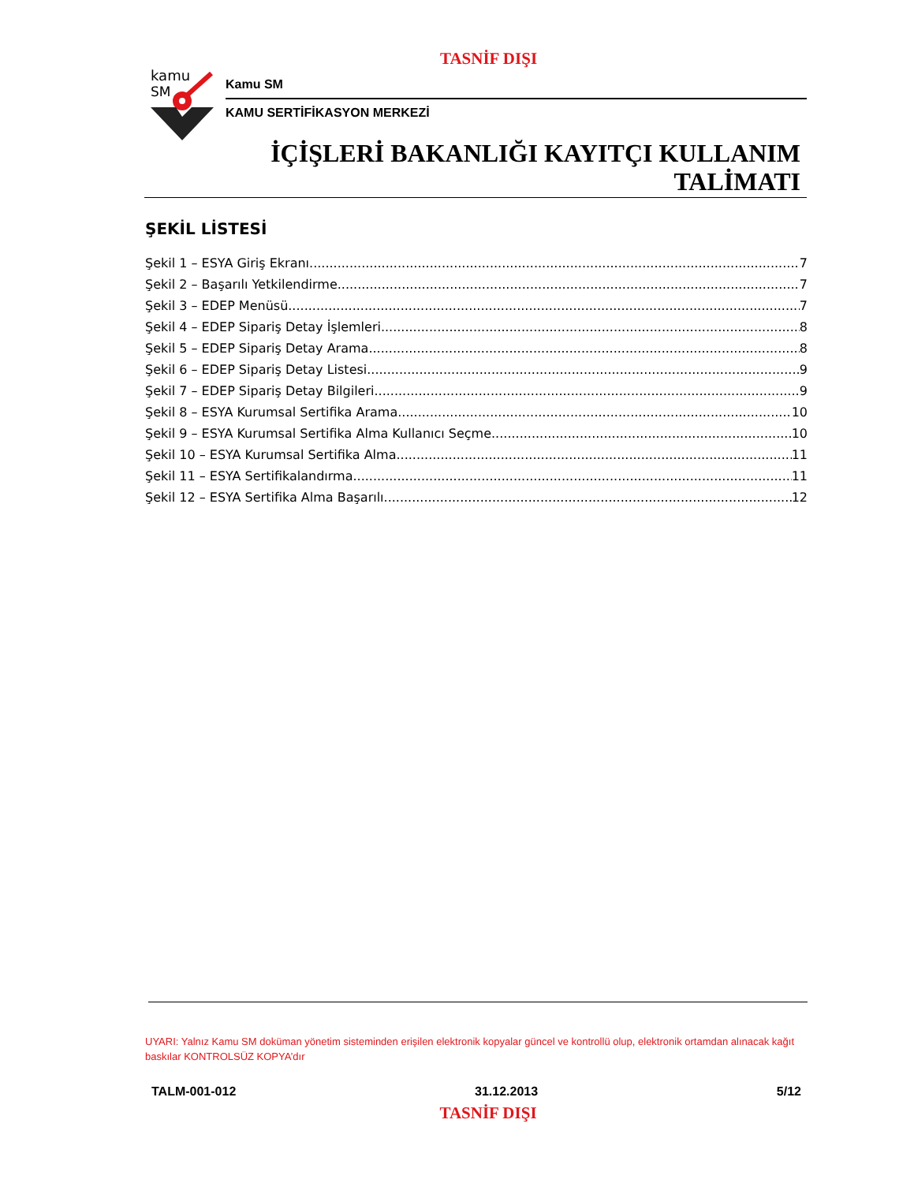TASNİF DIŞI
kamu
SM
Kamu SM
KAMU SERTİFİKASYON MERKEZİ
İÇİŞLERİ BAKANLIĞI KAYITÇI KULLANIM
TALİMATI
ŞEKİL LİSTESİ
Şekil 1 – ESYA Giriş Ekranı 7
Şekil 2 – Başarılı Yetkilendirme 7
Şekil 3 – EDEP Menüsü 7
Şekil 4 – EDEP Sipariş Detay İşlemleri 8
Şekil 5 – EDEP Sipariş Detay Arama 8
Şekil 6 – EDEP Sipariş Detay Listesi 9
Şekil 7 – EDEP Sipariş Detay Bilgileri 9
Şekil 8 – ESYA Kurumsal Sertifika Arama 10
Şekil 9 – ESYA Kurumsal Sertifika Alma Kullanıcı Seçme 10
Şekil 10 – ESYA Kurumsal Sertifika Alma 11
Şekil 11 – ESYA Sertifikalandırma 11
Şekil 12 – ESYA Sertifika Alma Başarılı 12
UYARI: Yalnız Kamu SM doküman yönetim sisteminden erişilen elektronik kopyalar güncel ve kontrollü olup, elektronik ortamdan alınacak kağıt baskılar KONTROLSÜZ KOPYA’dır
TALM-001-012 31.12.2013 5/12
TASNİF DIŞI